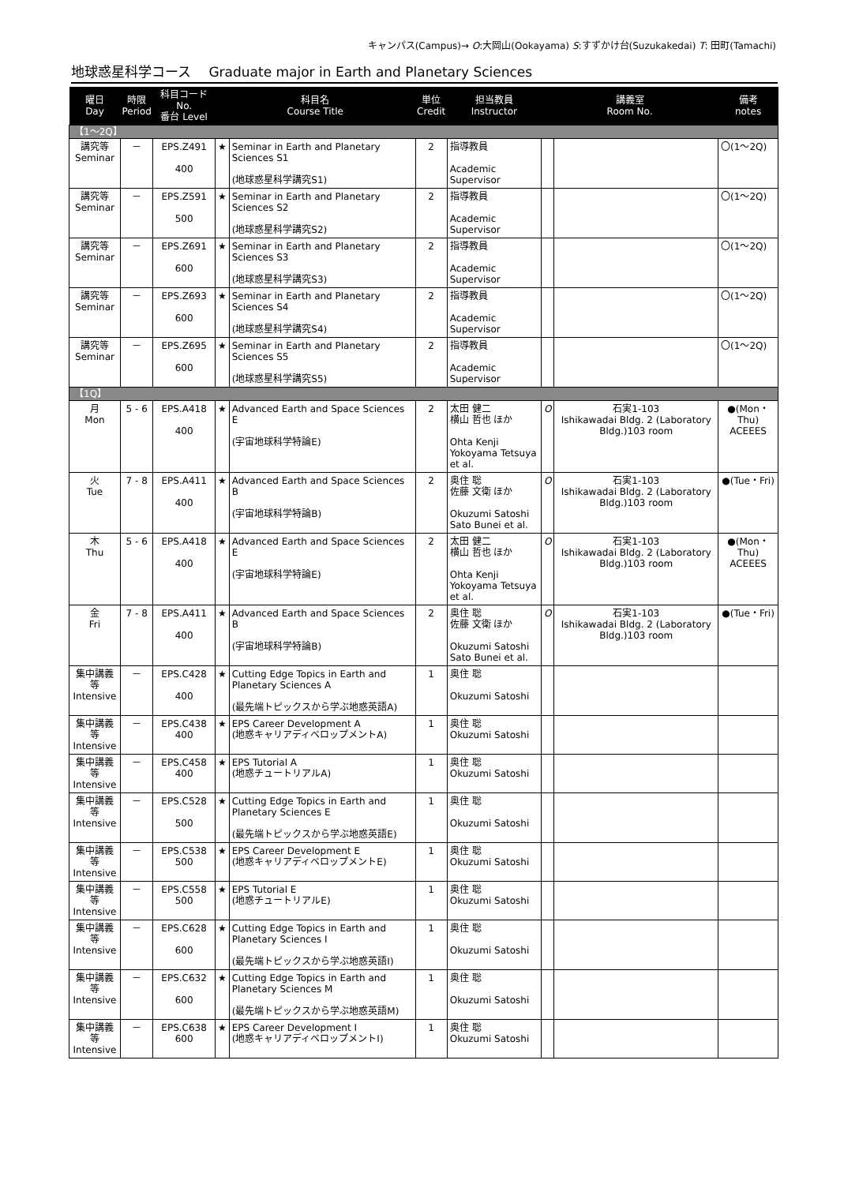キャンパス(Campus)→ O:大岡山(Ookayama) S:すずかけ台(Suzukakedai) T: 田町(Tamachi)
地球惑星科学コース　 Graduate major in Earth and Planetary Sciences
| 曜日 Day | 時限 Period | 科目コード No. 番台 Level | 科目名 Course Title | | 単位 Credit | 担当教員 Instructor | 講義室 Room No. | | 備考 notes |
| --- | --- | --- | --- | --- | --- | --- | --- | --- | --- |
| 【1～2Q】 | | | | | | | | | |
| 講究等 Seminar | － | EPS.Z491 400 | ★ | Seminar in Earth and Planetary Sciences S1 (地球惑星科学講究S1) | 2 | 指導教員 Academic Supervisor | | | 〇(1～2Q) |
| 講究等 Seminar | － | EPS.Z591 500 | ★ | Seminar in Earth and Planetary Sciences S2 (地球惑星科学講究S2) | 2 | 指導教員 Academic Supervisor | | | 〇(1～2Q) |
| 講究等 Seminar | － | EPS.Z691 600 | ★ | Seminar in Earth and Planetary Sciences S3 (地球惑星科学講究S3) | 2 | 指導教員 Academic Supervisor | | | 〇(1～2Q) |
| 講究等 Seminar | － | EPS.Z693 600 | ★ | Seminar in Earth and Planetary Sciences S4 (地球惑星科学講究S4) | 2 | 指導教員 Academic Supervisor | | | 〇(1～2Q) |
| 講究等 Seminar | － | EPS.Z695 600 | ★ | Seminar in Earth and Planetary Sciences S5 (地球惑星科学講究S5) | 2 | 指導教員 Academic Supervisor | | | 〇(1～2Q) |
| 【1Q】 | | | | | | | | | |
| 月 Mon | 5 - 6 | EPS.A418 400 | ★ | Advanced Earth and Space Sciences E (宇宙地球科学特論E) | 2 | 太田 健二 横山 哲也 ほか Ohta Kenji Yokoyama Tetsuya et al. | O | 石実1-103 Ishikawadai Bldg. 2 (Laboratory Bldg.)103 room | ●(Mon・Thu) ACEEES |
| 火 Tue | 7 - 8 | EPS.A411 400 | ★ | Advanced Earth and Space Sciences B (宇宙地球科学特論B) | 2 | 奥住 聡 佐藤 文衛 ほか Okuzumi Satoshi Sato Bunei et al. | O | 石実1-103 Ishikawadai Bldg. 2 (Laboratory Bldg.)103 room | ●(Tue・Fri) |
| 木 Thu | 5 - 6 | EPS.A418 400 | ★ | Advanced Earth and Space Sciences E (宇宙地球科学特論E) | 2 | 太田 健二 横山 哲也 ほか Ohta Kenji Yokoyama Tetsuya et al. | O | 石実1-103 Ishikawadai Bldg. 2 (Laboratory Bldg.)103 room | ●(Mon・Thu) ACEEES |
| 金 Fri | 7 - 8 | EPS.A411 400 | ★ | Advanced Earth and Space Sciences B (宇宙地球科学特論B) | 2 | 奥住 聡 佐藤 文衛 ほか Okuzumi Satoshi Sato Bunei et al. | O | 石実1-103 Ishikawadai Bldg. 2 (Laboratory Bldg.)103 room | ●(Tue・Fri) |
| 集中講義等 Intensive | － | EPS.C428 400 | ★ | Cutting Edge Topics in Earth and Planetary Sciences A (最先端トピックスから学ぶ地惑英語A) | 1 | 奥住 聡 Okuzumi Satoshi | | | |
| 集中講義等 Intensive | － | EPS.C438 400 | ★ | EPS Career Development A (地惑キャリアディベロップメントA) | 1 | 奥住 聡 Okuzumi Satoshi | | | |
| 集中講義等 Intensive | － | EPS.C458 400 | ★ | EPS Tutorial A (地惑チュートリアルA) | 1 | 奥住 聡 Okuzumi Satoshi | | | |
| 集中講義等 Intensive | － | EPS.C528 500 | ★ | Cutting Edge Topics in Earth and Planetary Sciences E (最先端トピックスから学ぶ地惑英語E) | 1 | 奥住 聡 Okuzumi Satoshi | | | |
| 集中講義等 Intensive | － | EPS.C538 500 | ★ | EPS Career Development E (地惑キャリアディベロップメントE) | 1 | 奥住 聡 Okuzumi Satoshi | | | |
| 集中講義等 Intensive | － | EPS.C558 500 | ★ | EPS Tutorial E (地惑チュートリアルE) | 1 | 奥住 聡 Okuzumi Satoshi | | | |
| 集中講義等 Intensive | － | EPS.C628 600 | ★ | Cutting Edge Topics in Earth and Planetary Sciences I (最先端トピックスから学ぶ地惑英語I) | 1 | 奥住 聡 Okuzumi Satoshi | | | |
| 集中講義等 Intensive | － | EPS.C632 600 | ★ | Cutting Edge Topics in Earth and Planetary Sciences M (最先端トピックスから学ぶ地惑英語M) | 1 | 奥住 聡 Okuzumi Satoshi | | | |
| 集中講義等 Intensive | － | EPS.C638 600 | ★ | EPS Career Development I (地惑キャリアディベロップメントI) | 1 | 奥住 聡 Okuzumi Satoshi | | | |